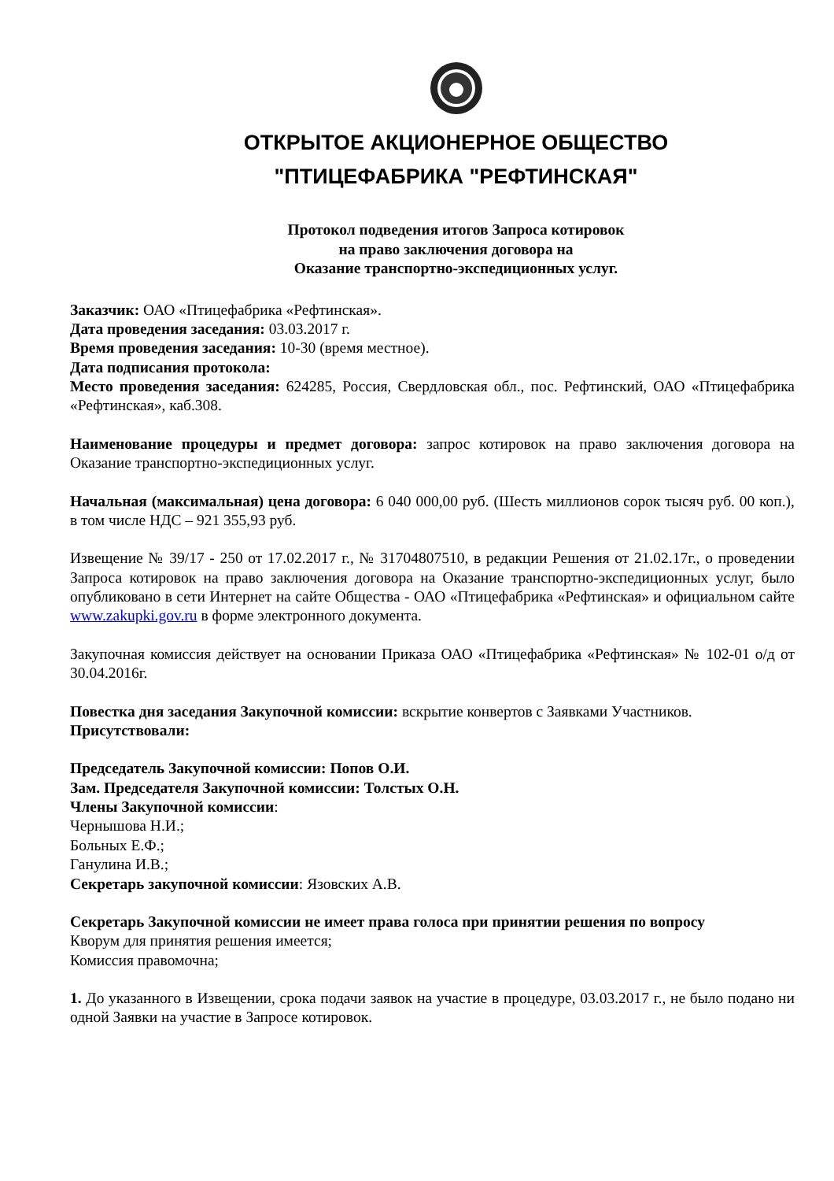ОТКРЫТОЕ АКЦИОНЕРНОЕ ОБЩЕСТВО
"ПТИЦЕФАБРИКА "РЕФТИНСКАЯ"
Протокол подведения итогов Запроса котировок
на право заключения договора на
Оказание транспортно-экспедиционных услуг.
Заказчик: ОАО «Птицефабрика «Рефтинская».
Дата проведения заседания: 03.03.2017 г.
Время проведения заседания: 10-30 (время местное).
Дата подписания протокола:
Место проведения заседания: 624285, Россия, Свердловская обл., пос. Рефтинский, ОАО «Птицефабрика «Рефтинская», каб.308.
Наименование процедуры и предмет договора: запрос котировок на право заключения договора на Оказание транспортно-экспедиционных услуг.
Начальная (максимальная) цена договора: 6 040 000,00 руб. (Шесть миллионов сорок тысяч руб. 00 коп.), в том числе НДС – 921 355,93 руб.
Извещение № 39/17 - 250 от 17.02.2017 г., № 31704807510, в редакции Решения от 21.02.17г., о проведении Запроса котировок на право заключения договора на Оказание транспортно-экспедиционных услуг, было опубликовано в сети Интернет на сайте Общества - ОАО «Птицефабрика «Рефтинская» и официальном сайте www.zakupki.gov.ru в форме электронного документа.
Закупочная комиссия действует на основании Приказа ОАО «Птицефабрика «Рефтинская» № 102-01 о/д от 30.04.2016г.
Повестка дня заседания Закупочной комиссии: вскрытие конвертов с Заявками Участников.
Присутствовали:
Председатель Закупочной комиссии: Попов О.И.
Зам. Председателя Закупочной комиссии: Толстых О.Н.
Члены Закупочной комиссии:
Чернышова Н.И.;
Больных Е.Ф.;
Ганулина И.В.;
Секретарь закупочной комиссии: Язовских А.В.
Секретарь Закупочной комиссии не имеет права голоса при принятии решения по вопросу
Кворум для принятия решения имеется;
Комиссия правомочна;
1. До указанного в Извещении, срока подачи заявок на участие в процедуре, 03.03.2017 г., не было подано ни одной Заявки на участие в Запросе котировок.